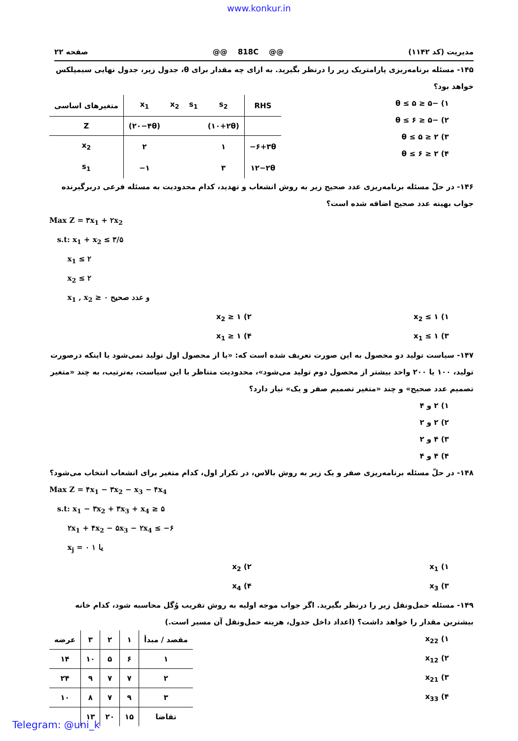www.konkur.in
مدیریت (کد ۱۱۴۲) @@ 818C @@ صفحه ۲۲
۱۴۵- مسئله برنامه‌ریزی پارامتریک زیر را درنظر بگیرید. به ازای چه مقدار برای θ، جدول زیر، جدول نهایی سیمپلکس خواهد بود؟
۱) −۵ ≤ θ ≤ ۵
۲) −۵ ≤ θ ≤ ۶
۳) ۲ ≤ θ ≤ ۵
۴) ۲ ≤ θ ≤ ۶
| متغیرهای اساسی | x<sub>1</sub> | x<sub>2</sub> | s<sub>1</sub> | s<sub>2</sub> | RHS |
| --- | --- | --- | --- | --- | --- |
| Z | (۲۰−۴θ) | | | (۱۰+۲θ) | |
| x<sub>2</sub> | ۲ | | | ۱ | −۶+۳θ |
| s<sub>1</sub> | −۱ | | | ۳ | ۱۲−۲θ |
۱۴۶- در حلّ مسئله برنامه‌ریزی عدد صحیح زیر به روش انشعاب و تهدید، کدام محدودیت به مسئله فرعی دربرگیرنده جواب بهینه عدد صحیح اضافه شده است؟
Max Z = ۳x<sub>1</sub> + ۲x<sub>2</sub>
s.t: x<sub>1</sub> + x<sub>2</sub> ≤ ۳/۵
x<sub>1</sub> ≤ ۲
x<sub>2</sub> ≤ ۲
x<sub>1</sub> , x<sub>2</sub> ≥ ۰ و عدد صحیح
۱) x<sub>2</sub> ≤ ۱ ۲) x<sub>2</sub> ≥ ۱
۳) x<sub>1</sub> ≤ ۱ ۴) x<sub>1</sub> ≥ ۱
۱۴۷- سیاست تولید دو محصول به این صورت تعریف شده است که: «یا از محصول اول تولید نمی‌شود یا اینکه درصورت تولید، ۱۰۰ یا ۲۰۰ واحد بیشتر از محصول دوم تولید می‌شود»، محدودیت متناظر با این سیاست، به‌ترتیب، به چند «متغیر تصمیم عدد صحیح» و چند «متغیر تصمیم صفر و یک» نیاز دارد؟
۱) ۲ و ۴
۲) ۲ و ۲
۳) ۴ و ۲
۴) ۴ و ۴
۱۴۸- در حلّ مسئله برنامه‌ریزی صفر و یک زیر به روش بالاس، در تکرار اول، کدام متغیر برای انشعاب انتخاب می‌شود؟
Max Z = ۴x<sub>1</sub> − ۳x<sub>2</sub> − x<sub>3</sub> − ۴x<sub>4</sub>
s.t: x<sub>1</sub> − ۳x<sub>2</sub> + ۳x<sub>3</sub> + x<sub>4</sub> ≥ ۵
۲x<sub>1</sub> + ۴x<sub>2</sub> − ۵x<sub>3</sub> − ۲x<sub>4</sub> ≤ −۶
x<sub>j</sub> = ۰ یا ۱
۱) x<sub>1</sub> ۲) x<sub>2</sub>
۳) x<sub>3</sub> ۴) x<sub>4</sub>
۱۴۹- مسئله حمل‌ونقل زیر را درنظر بگیرید. اگر جواب موجه اولیه به روش تقریب وُگل محاسبه شود، کدام خانه بیشترین مقدار را خواهد داشت؟ (اعداد داخل جدول، هزینه حمل‌ونقل آن مسیر است.)
۱) x<sub>22</sub>
۲) x<sub>12</sub>
۳) x<sub>21</sub>
۴) x<sub>33</sub>
| مقصد / مبدأ | ۱ | ۲ | ۳ | عرضه |
| --- | --- | --- | --- | --- |
| ۱ | ۶ | ۵ | ۱۰ | ۱۴ |
| ۲ | ۷ | ۷ | ۹ | ۲۴ |
| ۳ | ۹ | ۷ | ۸ | ۱۰ |
| تقاضا | ۱۵ | ۲۰ | ۱۳ | |
Telegram: @uni_k